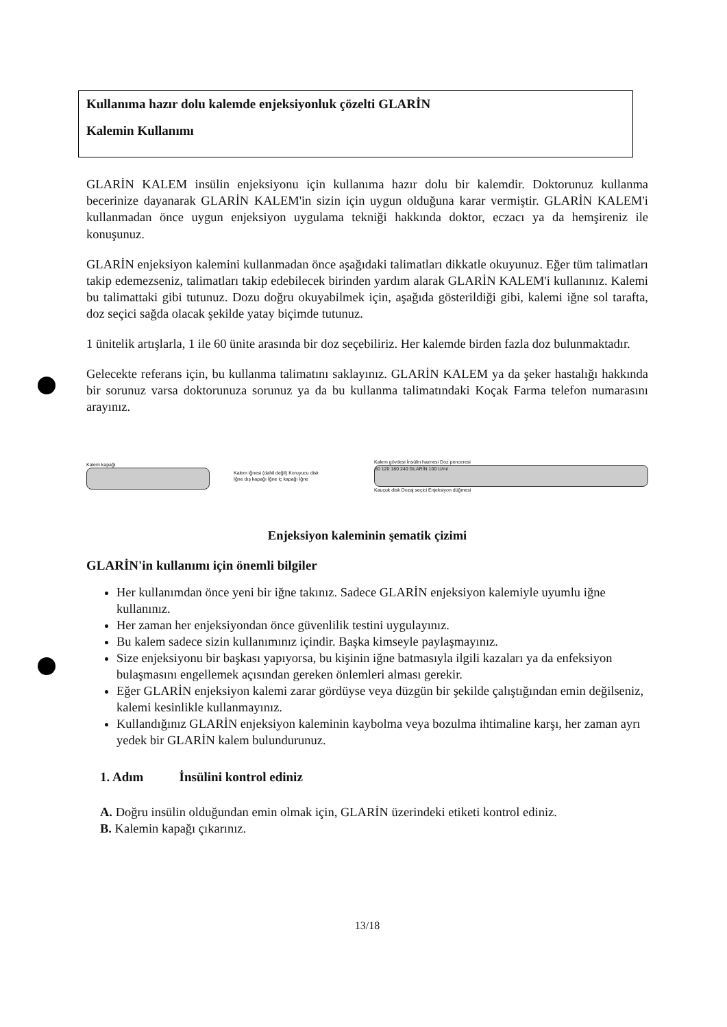Kullanıma hazır dolu kalemde enjeksiyonluk çözelti GLARİN
Kalemin Kullanımı
GLARİN KALEM insülin enjeksiyonu için kullanıma hazır dolu bir kalemdir. Doktorunuz kullanma becerinize dayanarak GLARİN KALEM'in sizin için uygun olduğuna karar vermiştir. GLARİN KALEM'i kullanmadan önce uygun enjeksiyon uygulama tekniği hakkında doktor, eczacı ya da hemşireniz ile konuşunuz.
GLARİN enjeksiyon kalemini kullanmadan önce aşağıdaki talimatları dikkatle okuyunuz. Eğer tüm talimatları takip edemezseniz, talimatları takip edebilecek birinden yardım alarak GLARİN KALEM'i kullanınız. Kalemi bu talimattaki gibi tutunuz. Dozu doğru okuyabilmek için, aşağıda gösterildiği gibi, kalemi iğne sol tarafta, doz seçici sağda olacak şekilde yatay biçimde tutunuz.
1 ünitelik artışlarla, 1 ile 60 ünite arasında bir doz seçebiliriz. Her kalemde birden fazla doz bulunmaktadır.
Gelecekte referans için, bu kullanma talimatını saklayınız. GLARİN KALEM ya da şeker hastalığı hakkında bir sorunuz varsa doktorunuza sorunuz ya da bu kullanma talimatındaki Koçak Farma telefon numarasını arayınız.
Kalem kapağı
Kalem iğnesi (dahil değil) Koruyucu disk
İğne dış kapağı İğne iç kapağı İğne
Kalem gövdesi İnsülin haznesi Doz penceresi
60 120 180 240 GLARİN 100 U/ml
Kauçuk disk Dozaj seçici Enjeksiyon düğmesi
Enjeksiyon kaleminin şematik çizimi
GLARİN'in kullanımı için önemli bilgiler
Her kullanımdan önce yeni bir iğne takınız. Sadece GLARİN enjeksiyon kalemiyle uyumlu iğne kullanınız.
Her zaman her enjeksiyondan önce güvenlilik testini uygulayınız.
Bu kalem sadece sizin kullanımınız içindir. Başka kimseyle paylaşmayınız.
Size enjeksiyonu bir başkası yapıyorsa, bu kişinin iğne batmasıyla ilgili kazaları ya da enfeksiyon bulaşmasını engellemek açısından gereken önlemleri alması gerekir.
Eğer GLARİN enjeksiyon kalemi zarar gördüyse veya düzgün bir şekilde çalıştığından emin değilseniz, kalemi kesinlikle kullanmayınız.
Kullandığınız GLARİN enjeksiyon kaleminin kaybolma veya bozulma ihtimaline karşı, her zaman ayrı yedek bir GLARİN kalem bulundurunuz.
1. Adım İnsülini kontrol ediniz
A. Doğru insülin olduğundan emin olmak için, GLARİN üzerindeki etiketi kontrol ediniz.
B. Kalemin kapağı çıkarınız.
13/18